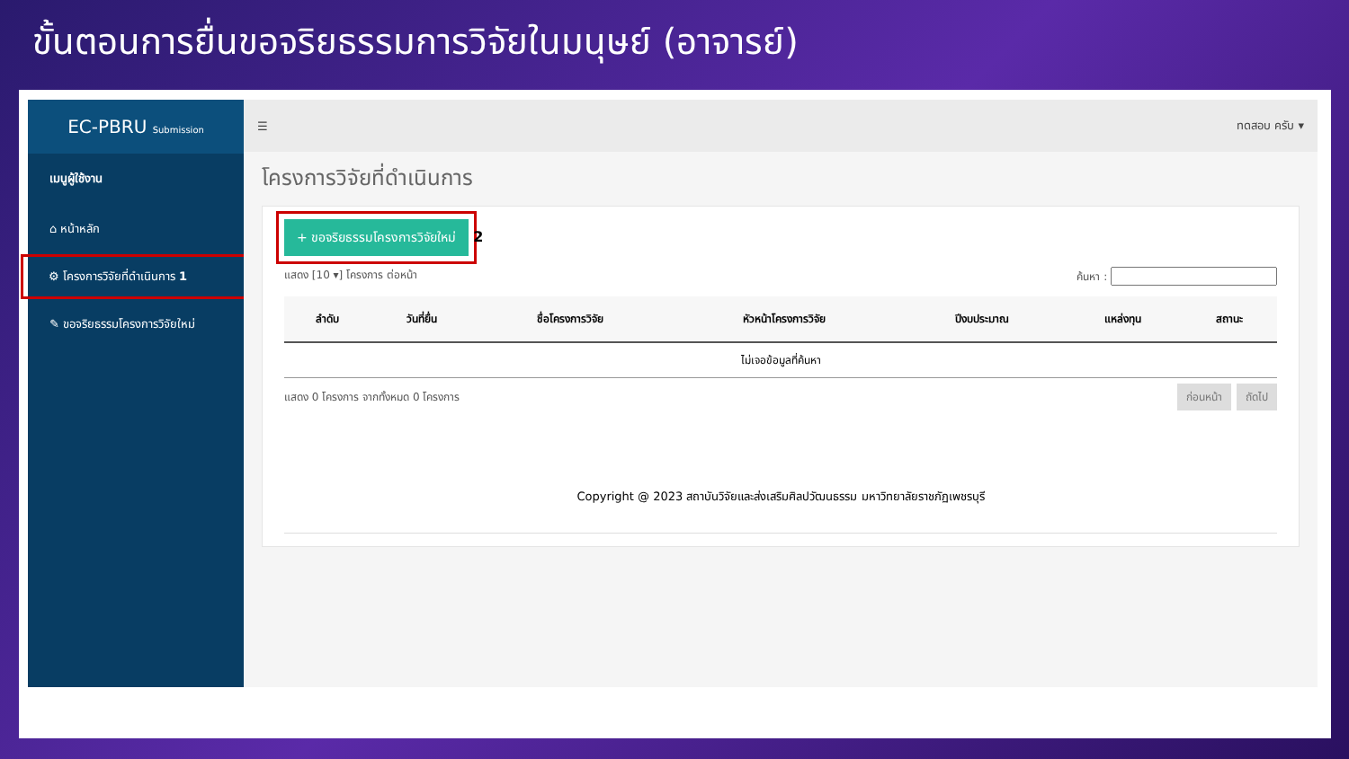ขั้นตอนการยื่นขอจริยธรรมการวิจัยในมนุษย์ (อาจารย์)
EC-PBRU Submission
เมนูผู้ใช้งาน
⌂ หน้าหลัก
⚙ โครงการวิจัยที่ดำเนินการ 1
✎ ขอจริยธรรมโครงการวิจัยใหม่
☰ ทดสอบ ครับ ▾
โครงการวิจัยที่ดำเนินการ
+ ขอจริยธรรมโครงการวิจัยใหม่ 2
แสดง [10 ▾] โครงการ ต่อหน้า ค้นหา :
| ลำดับ | วันที่ยื่น | ชื่อโครงการวิจัย | หัวหน้าโครงการวิจัย | ปีงบประมาณ | แหล่งทุน | สถานะ |
| --- | --- | --- | --- | --- | --- | --- |
| ไม่เจอข้อมูลที่ค้นหา | | | | | | |
แสดง 0 โครงการ จากทั้งหมด 0 โครงการ ก่อนหน้า ถัดไป
Copyright @ 2023 สถาบันวิจัยและส่งเสริมศิลปวัฒนธรรม มหาวิทยาลัยราชภัฏเพชรบุรี